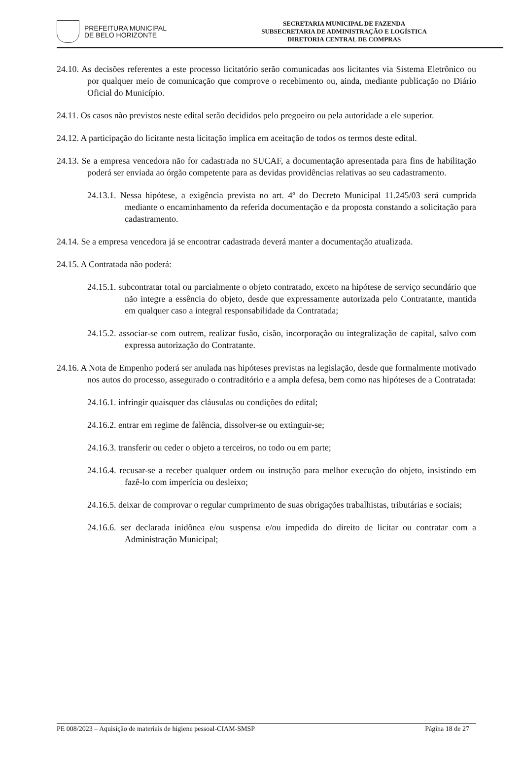PREFEITURA MUNICIPAL
DE BELO HORIZONTE
SECRETARIA MUNICIPAL DE FAZENDA
SUBSECRETARIA DE ADMINISTRAÇÃO E LOGÍSTICA
DIRETORIA CENTRAL DE COMPRAS
24.10. As decisões referentes a este processo licitatório serão comunicadas aos licitantes via Sistema Eletrônico ou por qualquer meio de comunicação que comprove o recebimento ou, ainda, mediante publicação no Diário Oficial do Município.
24.11. Os casos não previstos neste edital serão decididos pelo pregoeiro ou pela autoridade a ele superior.
24.12. A participação do licitante nesta licitação implica em aceitação de todos os termos deste edital.
24.13. Se a empresa vencedora não for cadastrada no SUCAF, a documentação apresentada para fins de habilitação poderá ser enviada ao órgão competente para as devidas providências relativas ao seu cadastramento.
24.13.1. Nessa hipótese, a exigência prevista no art. 4º do Decreto Municipal 11.245/03 será cumprida mediante o encaminhamento da referida documentação e da proposta constando a solicitação para cadastramento.
24.14. Se a empresa vencedora já se encontrar cadastrada deverá manter a documentação atualizada.
24.15. A Contratada não poderá:
24.15.1. subcontratar total ou parcialmente o objeto contratado, exceto na hipótese de serviço secundário que não integre a essência do objeto, desde que expressamente autorizada pelo Contratante, mantida em qualquer caso a integral responsabilidade da Contratada;
24.15.2. associar-se com outrem, realizar fusão, cisão, incorporação ou integralização de capital, salvo com expressa autorização do Contratante.
24.16. A Nota de Empenho poderá ser anulada nas hipóteses previstas na legislação, desde que formalmente motivado nos autos do processo, assegurado o contraditório e a ampla defesa, bem como nas hipóteses de a Contratada:
24.16.1. infringir quaisquer das cláusulas ou condições do edital;
24.16.2. entrar em regime de falência, dissolver-se ou extinguir-se;
24.16.3. transferir ou ceder o objeto a terceiros, no todo ou em parte;
24.16.4. recusar-se a receber qualquer ordem ou instrução para melhor execução do objeto, insistindo em fazê-lo com imperícia ou desleixo;
24.16.5. deixar de comprovar o regular cumprimento de suas obrigações trabalhistas, tributárias e sociais;
24.16.6. ser declarada inidônea e/ou suspensa e/ou impedida do direito de licitar ou contratar com a Administração Municipal;
PE 008/2023 – Aquisição de materiais de higiene pessoal-CIAM-SMSP Página 18 de 27